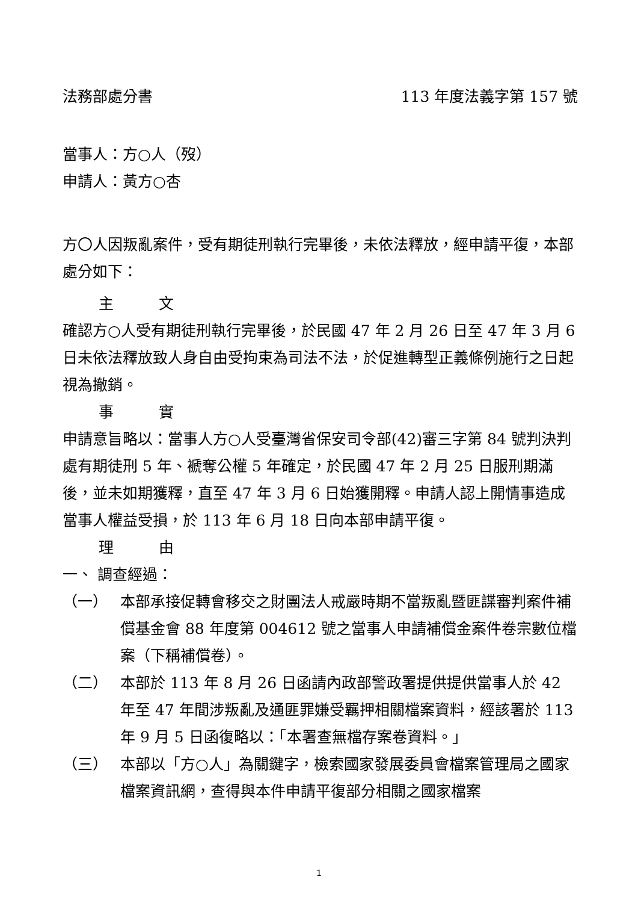法務部處分書 113 年度法義字第 157 號
當事人：方○人（歿）
申請人：黃方○杏
方〇人因叛亂案件，受有期徒刑執行完畢後，未依法釋放，經申請平復，本部處分如下：
主　　　文
確認方○人受有期徒刑執行完畢後，於民國 47 年 2 月 26 日至 47 年 3 月 6 日未依法釋放致人身自由受拘束為司法不法，於促進轉型正義條例施行之日起視為撤銷。
事　　　實
申請意旨略以：當事人方○人受臺灣省保安司令部(42)審三字第 84 號判決判處有期徒刑 5 年、褫奪公權 5 年確定，於民國 47 年 2 月 25 日服刑期滿後，並未如期獲釋，直至 47 年 3 月 6 日始獲開釋。申請人認上開情事造成當事人權益受損，於 113 年 6 月 18 日向本部申請平復。
理　　　由
一、 調查經過：
（一） 本部承接促轉會移交之財團法人戒嚴時期不當叛亂暨匪諜審判案件補償基金會 88 年度第 004612 號之當事人申請補償金案件卷宗數位檔案（下稱補償卷）。
（二） 本部於 113 年 8 月 26 日函請內政部警政署提供提供當事人於 42 年至 47 年間涉叛亂及通匪罪嫌受羈押相關檔案資料，經該署於 113 年 9 月 5 日函復略以：「本署查無檔存案卷資料。」
（三） 本部以「方○人」為關鍵字，檢索國家發展委員會檔案管理局之國家檔案資訊網，查得與本件申請平復部分相關之國家檔案
1